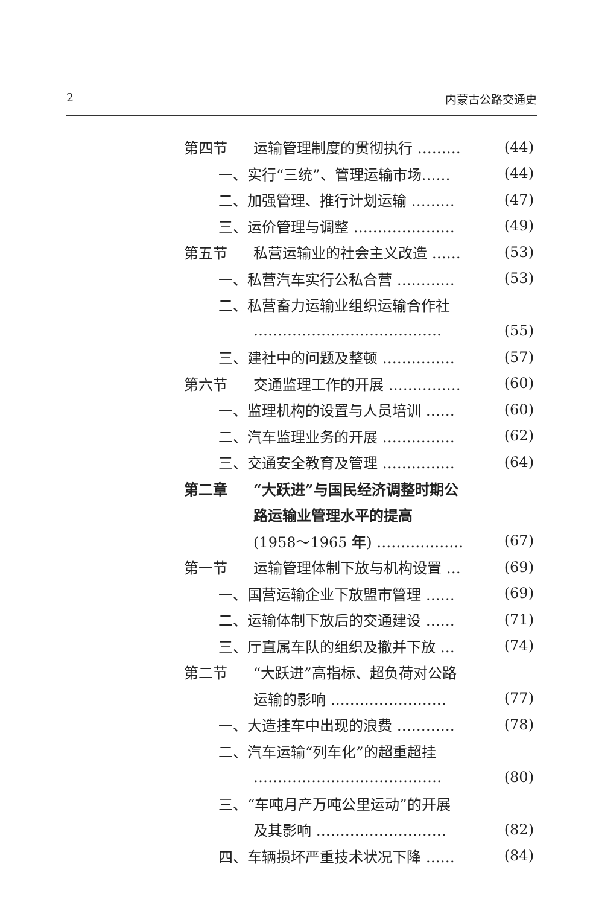2 内蒙古公路交通史
第四节 运输管理制度的贯彻执行 ……… (44)
一、实行“三统”、管理运输市场…… (44)
二、加强管理、推行计划运输 ……… (47)
三、运价管理与调整 ………………… (49)
第五节 私营运输业的社会主义改造 …… (53)
一、私营汽车实行公私合营 ………… (53)
二、私营畜力运输业组织运输合作社
………………………………… (55)
三、建社中的问题及整顿 …………… (57)
第六节 交通监理工作的开展 …………… (60)
一、监理机构的设置与人员培训 …… (60)
二、汽车监理业务的开展 …………… (62)
三、交通安全教育及管理 …………… (64)
第二章 “大跃进”与国民经济调整时期公
路运输业管理水平的提高
(1958～1965 年) ……………… (67)
第一节 运输管理体制下放与机构设置 … (69)
一、国营运输企业下放盟市管理 …… (69)
二、运输体制下放后的交通建设 …… (71)
三、厅直属车队的组织及撤并下放 … (74)
第二节 “大跃进”高指标、超负荷对公路
运输的影响 …………………… (77)
一、大造挂车中出现的浪费 ………… (78)
二、汽车运输“列车化”的超重超挂
………………………………… (80)
三、“车吨月产万吨公里运动”的开展
及其影响 ……………………… (82)
四、车辆损坏严重技术状况下降 …… (84)